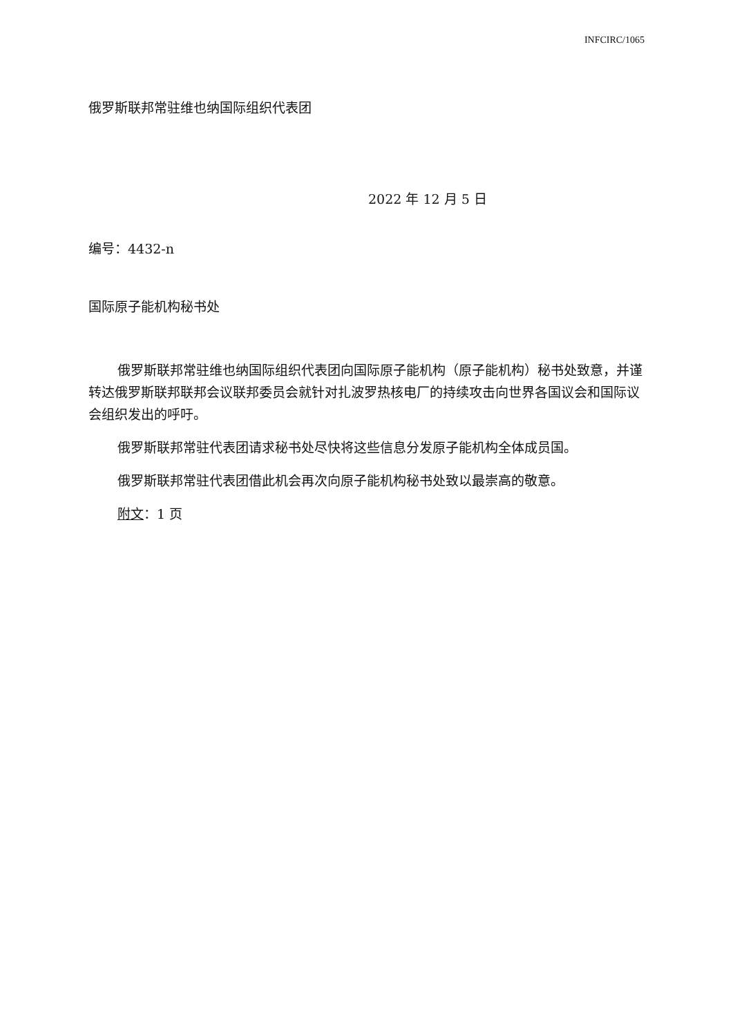INFCIRC/1065
俄罗斯联邦常驻维也纳国际组织代表团
2022 年 12 月 5 日
编号：4432-n
国际原子能机构秘书处
俄罗斯联邦常驻维也纳国际组织代表团向国际原子能机构（原子能机构）秘书处致意，并谨转达俄罗斯联邦联邦会议联邦委员会就针对扎波罗热核电厂的持续攻击向世界各国议会和国际议会组织发出的呼吁。
俄罗斯联邦常驻代表团请求秘书处尽快将这些信息分发原子能机构全体成员国。
俄罗斯联邦常驻代表团借此机会再次向原子能机构秘书处致以最崇高的敬意。
附文：1 页